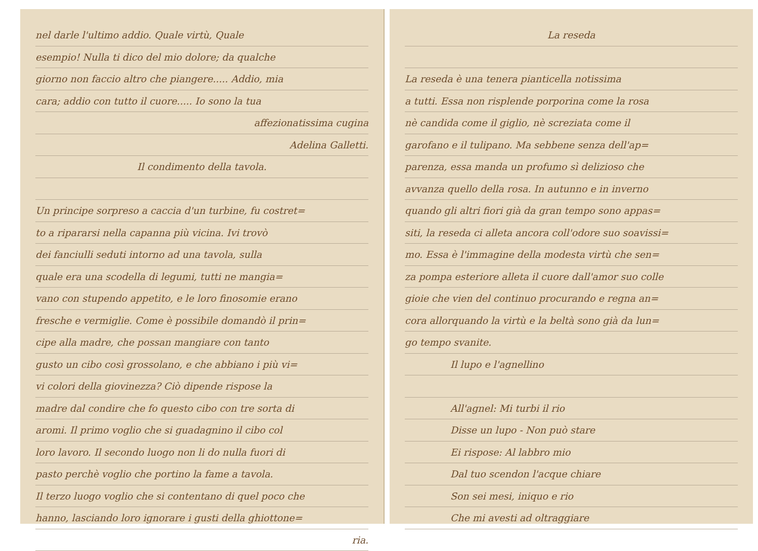nel darle l'ultimo addio. Quale virtù, Quale
esempio! Nulla ti dico del mio dolore; da qualche
giorno non faccio altro che piangere..... Addio, mia
cara; addio con tutto il cuore..... Io sono la tua
affezionatissima cugina
Adelina Galletti.
Il condimento della tavola.
Un principe sorpreso a caccia d'un turbine, fu costret=
to a ripararsi nella capanna più vicina. Ivi trovò
dei fanciulli seduti intorno ad una tavola, sulla
quale era una scodella di legumi, tutti ne mangia=
vano con stupendo appetito, e le loro finosomie erano
fresche e vermiglie. Come è possibile domandò il prin=
cipe alla madre, che possan mangiare con tanto
gusto un cibo così grossolano, e che abbiano i più vi=
vi colori della giovinezza? Ciò dipende rispose la
madre dal condire che fo questo cibo con tre sorta di
aromi. Il primo voglio che si guadagnino il cibo col
loro lavoro. Il secondo luogo non li do nulla fuori di
pasto perchè voglio che portino la fame a tavola.
Il terzo luogo voglio che si contentano di quel poco che
hanno, lasciando loro ignorare i gusti della ghiottone=
ria.
La reseda
La reseda è una tenera pianticella notissima
a tutti. Essa non risplende porporina come la rosa
nè candida come il giglio, nè screziata come il
garofano e il tulipano. Ma sebbene senza dell'ap=
parenza, essa manda un profumo sì delizioso che
avvanza quello della rosa. In autunno e in inverno
quando gli altri fiori già da gran tempo sono appas=
siti, la reseda ci alleta ancora coll'odore suo soavissi=
mo. Essa è l'immagine della modesta virtù che sen=
za pompa esteriore alleta il cuore dall'amor suo colle
gioie che vien del continuo procurando e regna an=
cora allorquando la virtù e la beltà sono già da lun=
go tempo svanite.
Il lupo e l'agnellino
All'agnel: Mi turbi il rio
Disse un lupo - Non può stare
Ei rispose: Al labbro mio
Dal tuo scendon l'acque chiare
Son sei mesi, iniquo e rio
Che mi avesti ad oltraggiare